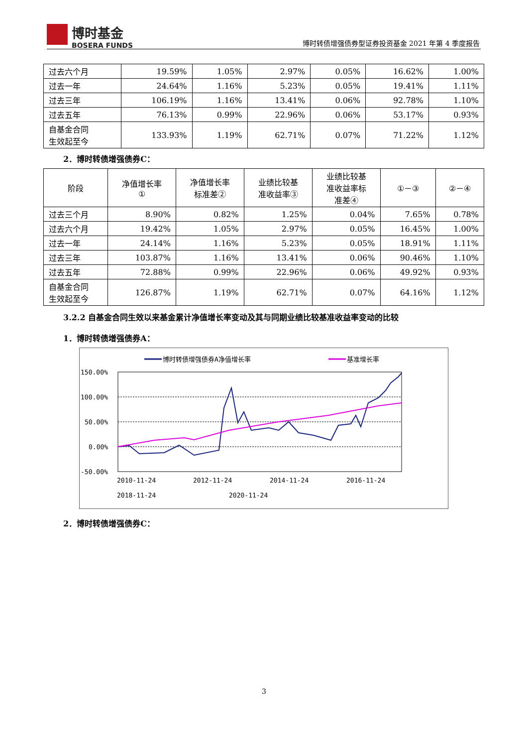博时基金
BOSERA FUNDS
博时转债增强债券型证券投资基金 2021 年第 4 季度报告
| 过去六个月 | 19.59% | 1.05% | 2.97% | 0.05% | 16.62% | 1.00% |
| 过去一年 | 24.64% | 1.16% | 5.23% | 0.05% | 19.41% | 1.11% |
| 过去三年 | 106.19% | 1.16% | 13.41% | 0.06% | 92.78% | 1.10% |
| 过去五年 | 76.13% | 0.99% | 22.96% | 0.06% | 53.17% | 0.93% |
| 自基金合同 生效起至今 | 133.93% | 1.19% | 62.71% | 0.07% | 71.22% | 1.12% |
2．博时转债增强债券C：
| 阶段 | 净值增长率 ① | 净值增长率 标准差② | 业绩比较基 准收益率③ | 业绩比较基 准收益率标 准差④ | ①－③ | ②－④ |
| --- | --- | --- | --- | --- | --- | --- |
| 过去三个月 | 8.90% | 0.82% | 1.25% | 0.04% | 7.65% | 0.78% |
| 过去六个月 | 19.42% | 1.05% | 2.97% | 0.05% | 16.45% | 1.00% |
| 过去一年 | 24.14% | 1.16% | 5.23% | 0.05% | 18.91% | 1.11% |
| 过去三年 | 103.87% | 1.16% | 13.41% | 0.06% | 90.46% | 1.10% |
| 过去五年 | 72.88% | 0.99% | 22.96% | 0.06% | 49.92% | 0.93% |
| 自基金合同 生效起至今 | 126.87% | 1.19% | 62.71% | 0.07% | 64.16% | 1.12% |
3.2.2 自基金合同生效以来基金累计净值增长率变动及其与同期业绩比较基准收益率变动的比较
1．博时转债增强债券A：
博时转债增强债券A净值增长率
基准增长率
150.00%
100.00%
50.00%
0.00%
-50.00%
2010-11-24
2012-11-24
2014-11-24
2016-11-24
.
.
.
.
2018-11-24
2020-11-24
2．博时转债增强债券C：
3